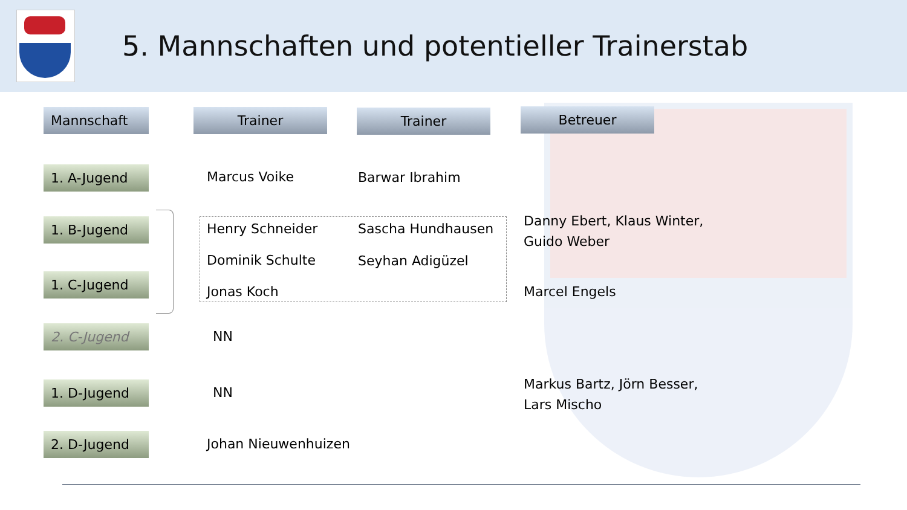5. Mannschaften und potentieller Trainerstab
Mannschaft Trainer Trainer Betreuer
1. A-Jugend
1. B-Jugend
1. C-Jugend
2. C-Jugend
1. D-Jugend
2. D-Jugend
Marcus Voike Barwar Ibrahim
Henry Schneider Sascha Hundhausen
Dominik Schulte Seyhan Adigüzel
Jonas Koch
Danny Ebert, Klaus Winter,
Guido Weber
Marcel Engels
NN
NN
Markus Bartz, Jörn Besser,
Lars Mischo
Johan Nieuwenhuizen